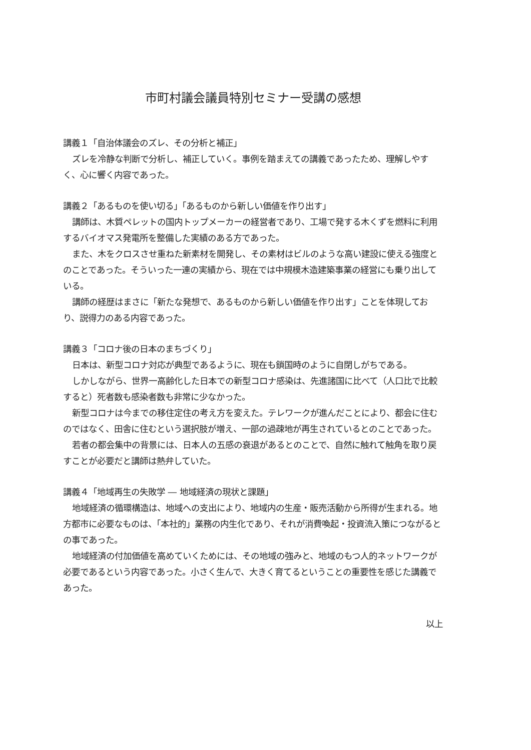市町村議会議員特別セミナー受講の感想
講義１「自治体議会のズレ、その分析と補正」
ズレを冷静な判断で分析し、補正していく。事例を踏まえての講義であったため、理解しやすく、心に響く内容であった。
講義２「あるものを使い切る」「あるものから新しい価値を作り出す」
講師は、木質ペレットの国内トップメーカーの経営者であり、工場で発する木くずを燃料に利用するバイオマス発電所を整備した実績のある方であった。
また、木をクロスさせ重ねた新素材を開発し、その素材はビルのような高い建設に使える強度とのことであった。そういった一連の実績から、現在では中規模木造建築事業の経営にも乗り出している。
講師の経歴はまさに「新たな発想で、あるものから新しい価値を作り出す」ことを体現しており、説得力のある内容であった。
講義３「コロナ後の日本のまちづくり」
日本は、新型コロナ対応が典型であるように、現在も鎖国時のように自閉しがちである。
しかしながら、世界一高齢化した日本での新型コロナ感染は、先進諸国に比べて（人口比で比較すると）死者数も感染者数も非常に少なかった。
新型コロナは今までの移住定住の考え方を変えた。テレワークが進んだことにより、都会に住むのではなく、田舎に住むという選択肢が増え、一部の過疎地が再生されているとのことであった。
若者の都会集中の背景には、日本人の五感の衰退があるとのことで、自然に触れて触角を取り戻すことが必要だと講師は熱弁していた。
講義４「地域再生の失敗学 ― 地域経済の現状と課題」
地域経済の循環構造は、地域への支出により、地域内の生産・販売活動から所得が生まれる。地方都市に必要なものは、「本社的」業務の内生化であり、それが消費喚起・投資流入策につながるとの事であった。
地域経済の付加価値を高めていくためには、その地域の強みと、地域のもつ人的ネットワークが必要であるという内容であった。小さく生んで、大きく育てるということの重要性を感じた講義であった。
以上